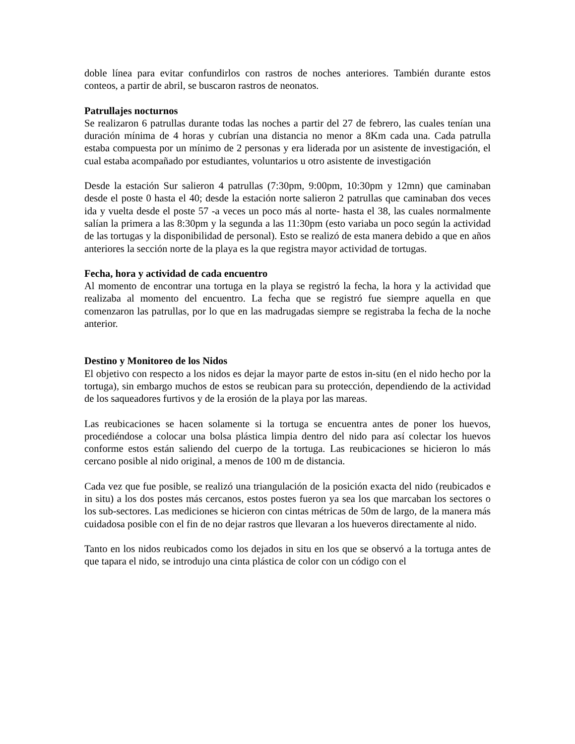doble línea para evitar confundirlos con rastros de noches anteriores. También durante estos conteos, a partir de abril, se buscaron rastros de neonatos.
Patrullajes nocturnos
Se realizaron 6 patrullas durante todas las noches a partir del 27 de febrero, las cuales tenían una duración mínima de 4 horas y cubrían una distancia no menor a 8Km cada una. Cada patrulla estaba compuesta por un mínimo de 2 personas y era liderada por un asistente de investigación, el cual estaba acompañado por estudiantes, voluntarios u otro asistente de investigación
Desde la estación Sur salieron 4 patrullas (7:30pm, 9:00pm, 10:30pm y 12mn) que caminaban desde el poste 0 hasta el 40; desde la estación norte salieron 2 patrullas que caminaban dos veces ida y vuelta desde el poste 57 -a veces un poco más al norte- hasta el 38, las cuales normalmente salían la primera a las 8:30pm y la segunda a las 11:30pm (esto variaba un poco según la actividad de las tortugas y la disponibilidad de personal). Esto se realizó de esta manera debido a que en años anteriores la sección norte de la playa es la que registra mayor actividad de tortugas.
Fecha, hora y actividad de cada encuentro
Al momento de encontrar una tortuga en la playa se registró la fecha, la hora y la actividad que realizaba al momento del encuentro. La fecha que se registró fue siempre aquella en que comenzaron las patrullas, por lo que en las madrugadas siempre se registraba la fecha de la noche anterior.
Destino y Monitoreo de los Nidos
El objetivo con respecto a los nidos es dejar la mayor parte de estos in-situ (en el nido hecho por la tortuga), sin embargo muchos de estos se reubican para su protección, dependiendo de la actividad de los saqueadores furtivos y de la erosión de la playa por las mareas.
Las reubicaciones se hacen solamente si la tortuga se encuentra antes de poner los huevos, procediéndose a colocar una bolsa plástica limpia dentro del nido para así colectar los huevos conforme estos están saliendo del cuerpo de la tortuga. Las reubicaciones se hicieron lo más cercano posible al nido original, a menos de 100 m de distancia.
Cada vez que fue posible, se realizó una triangulación de la posición exacta del nido (reubicados e in situ) a los dos postes más cercanos, estos postes fueron ya sea los que marcaban los sectores o los sub-sectores. Las mediciones se hicieron con cintas métricas de 50m de largo, de la manera más cuidadosa posible con el fin de no dejar rastros que llevaran a los hueveros directamente al nido.
Tanto en los nidos reubicados como los dejados in situ en los que se observó a la tortuga antes de que tapara el nido, se introdujo una cinta plástica de color con un código con el